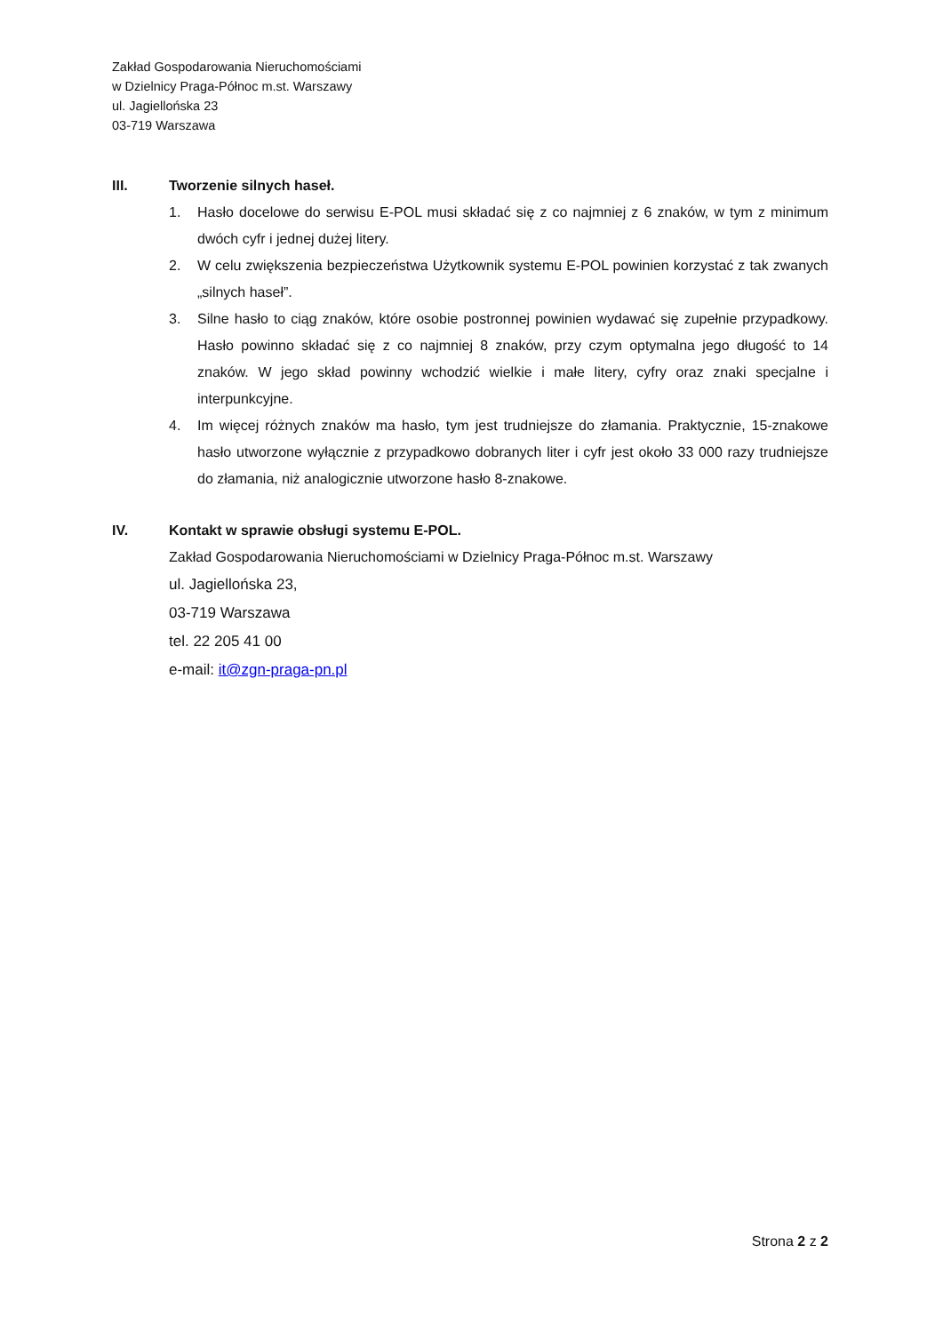Zakład Gospodarowania Nieruchomościami
w Dzielnicy Praga-Północ m.st. Warszawy
ul. Jagiellońska 23
03-719 Warszawa
III. Tworzenie silnych haseł.
1. Hasło docelowe do serwisu E-POL musi składać się z co najmniej z 6 znaków, w tym z minimum dwóch cyfr i jednej dużej litery.
2. W celu zwiększenia bezpieczeństwa Użytkownik systemu E-POL powinien korzystać z tak zwanych „silnych haseł”.
3. Silne hasło to ciąg znaków, które osobie postronnej powinien wydawać się zupełnie przypadkowy. Hasło powinno składać się z co najmniej 8 znaków, przy czym optymalna jego długość to 14 znaków. W jego skład powinny wchodzić wielkie i małe litery, cyfry oraz znaki specjalne i interpunkcyjne.
4. Im więcej różnych znaków ma hasło, tym jest trudniejsze do złamania. Praktycznie, 15-znakowe hasło utworzone wyłącznie z przypadkowo dobranych liter i cyfr jest około 33 000 razy trudniejsze do złamania, niż analogicznie utworzone hasło 8-znakowe.
IV. Kontakt w sprawie obsługi systemu E-POL.
Zakład Gospodarowania Nieruchomościami w Dzielnicy Praga-Północ m.st. Warszawy
ul. Jagiellońska 23,
03-719 Warszawa
tel. 22 205 41 00
e-mail: it@zgn-praga-pn.pl
Strona 2 z 2